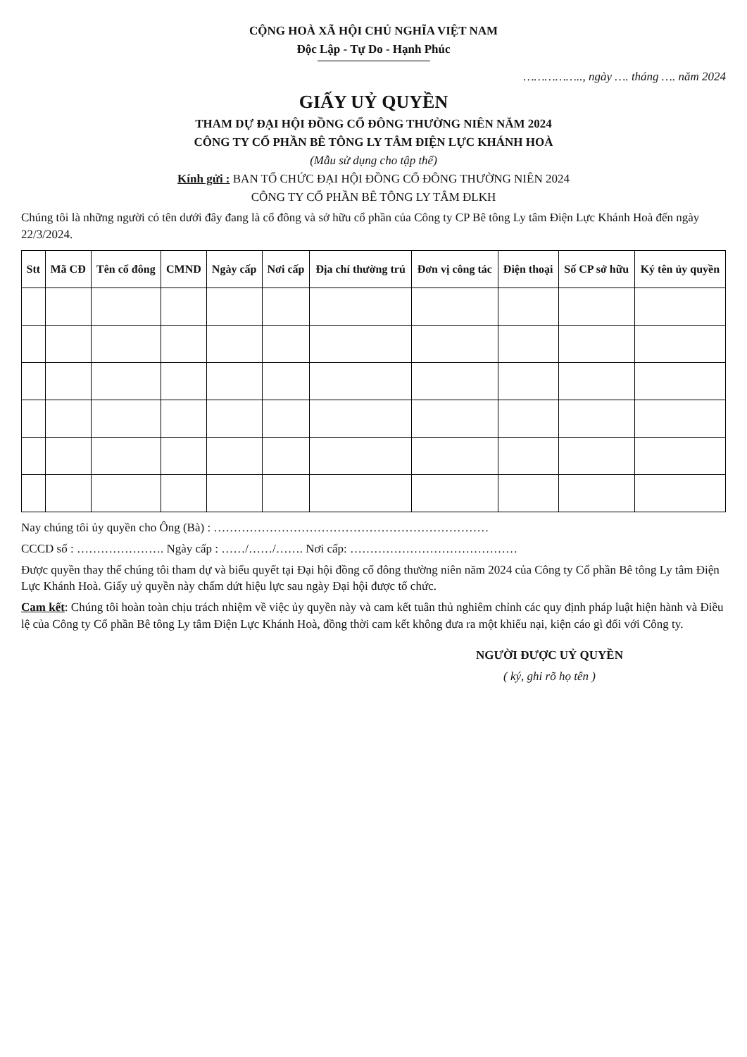CỘNG HOÀ XÃ HỘI CHỦ NGHĨA VIỆT NAM
Độc Lập - Tự Do - Hạnh Phúc
…………….., ngày …. tháng …. năm 2024
GIẤY UỶ QUYỀN
THAM DỰ ĐẠI HỘI ĐỒNG CỔ ĐÔNG THƯỜNG NIÊN NĂM 2024
CÔNG TY CỔ PHẦN BÊ TÔNG LY TÂM ĐIỆN LỰC KHÁNH HOÀ
(Mẫu sử dụng cho tập thể)
Kính gửi : BAN TỔ CHỨC ĐẠI HỘI ĐỒNG CỔ ĐÔNG THƯỜNG NIÊN 2024
CÔNG TY CỔ PHẦN BÊ TÔNG LY TÂM ĐLKH
Chúng tôi là những người có tên dưới đây đang là cổ đông và sở hữu cổ phần của Công ty CP Bê tông Ly tâm Điện Lực Khánh Hoà đến ngày 22/3/2024.
| Stt | Mã CĐ | Tên cổ đông | CMND | Ngày cấp | Nơi cấp | Địa chỉ thường trú | Đơn vị công tác | Điện thoại | Số CP sở hữu | Ký tên ủy quyền |
| --- | --- | --- | --- | --- | --- | --- | --- | --- | --- | --- |
Nay chúng tôi ủy quyền cho Ông (Bà) : ……………………………………………………………
CCCD số : …………………. Ngày cấp : ……/……/……. Nơi cấp: ……………………………………
Được quyền thay thế chúng tôi tham dự và biểu quyết tại Đại hội đồng cổ đông thường niên năm 2024 của Công ty Cổ phần Bê tông Ly tâm Điện Lực Khánh Hoà. Giấy uỷ quyền này chấm dứt hiệu lực sau ngày Đại hội được tổ chức.
Cam kết: Chúng tôi hoàn toàn chịu trách nhiệm về việc ủy quyền này và cam kết tuân thủ nghiêm chỉnh các quy định pháp luật hiện hành và Điều lệ của Công ty Cổ phần Bê tông Ly tâm Điện Lực Khánh Hoà, đồng thời cam kết không đưa ra một khiếu nại, kiện cáo gì đối với Công ty.
NGƯỜI ĐƯỢC UỶ QUYỀN
( ký, ghi rõ họ tên )